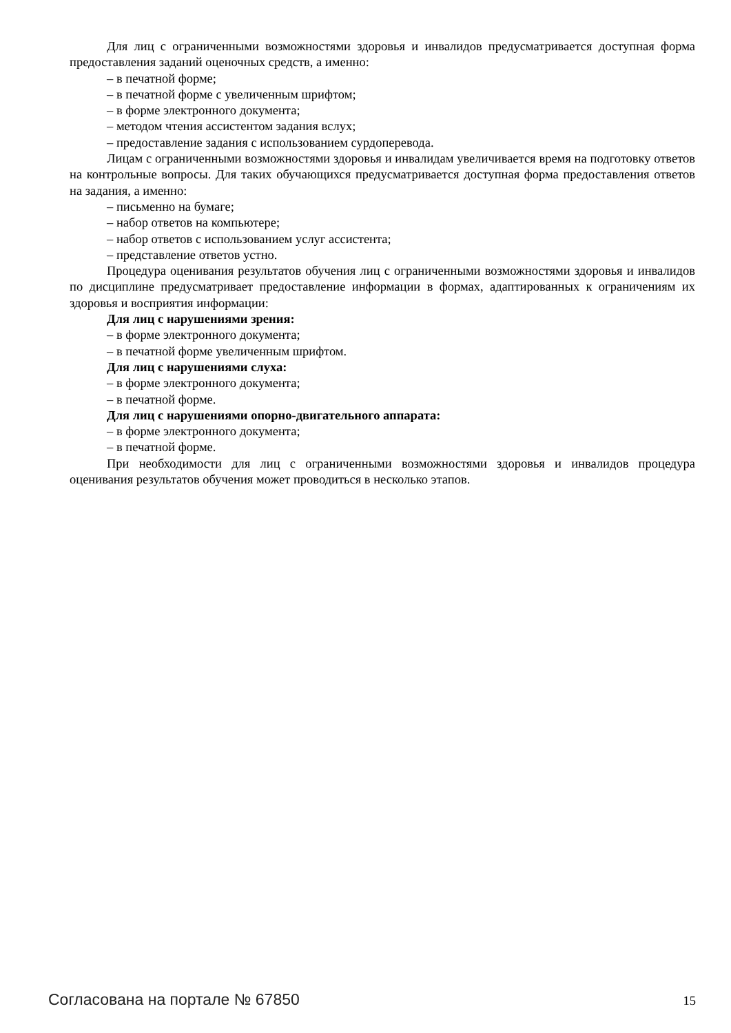Для лиц с ограниченными возможностями здоровья и инвалидов предусматривается доступная форма предоставления заданий оценочных средств, а именно:
– в печатной форме;
– в печатной форме с увеличенным шрифтом;
– в форме электронного документа;
– методом чтения ассистентом задания вслух;
– предоставление задания с использованием сурдоперевода.
Лицам с ограниченными возможностями здоровья и инвалидам увеличивается время на подготовку ответов на контрольные вопросы. Для таких обучающихся предусматривается доступная форма предоставления ответов на задания, а именно:
– письменно на бумаге;
– набор ответов на компьютере;
– набор ответов с использованием услуг ассистента;
– представление ответов устно.
Процедура оценивания результатов обучения лиц с ограниченными возможностями здоровья и инвалидов по дисциплине предусматривает предоставление информации в формах, адаптированных к ограничениям их здоровья и восприятия информации:
Для лиц с нарушениями зрения:
– в форме электронного документа;
– в печатной форме увеличенным шрифтом.
Для лиц с нарушениями слуха:
– в форме электронного документа;
– в печатной форме.
Для лиц с нарушениями опорно-двигательного аппарата:
– в форме электронного документа;
– в печатной форме.
При необходимости для лиц с ограниченными возможностями здоровья и инвалидов процедура оценивания результатов обучения может проводиться в несколько этапов.
Согласована на портале № 67850 15